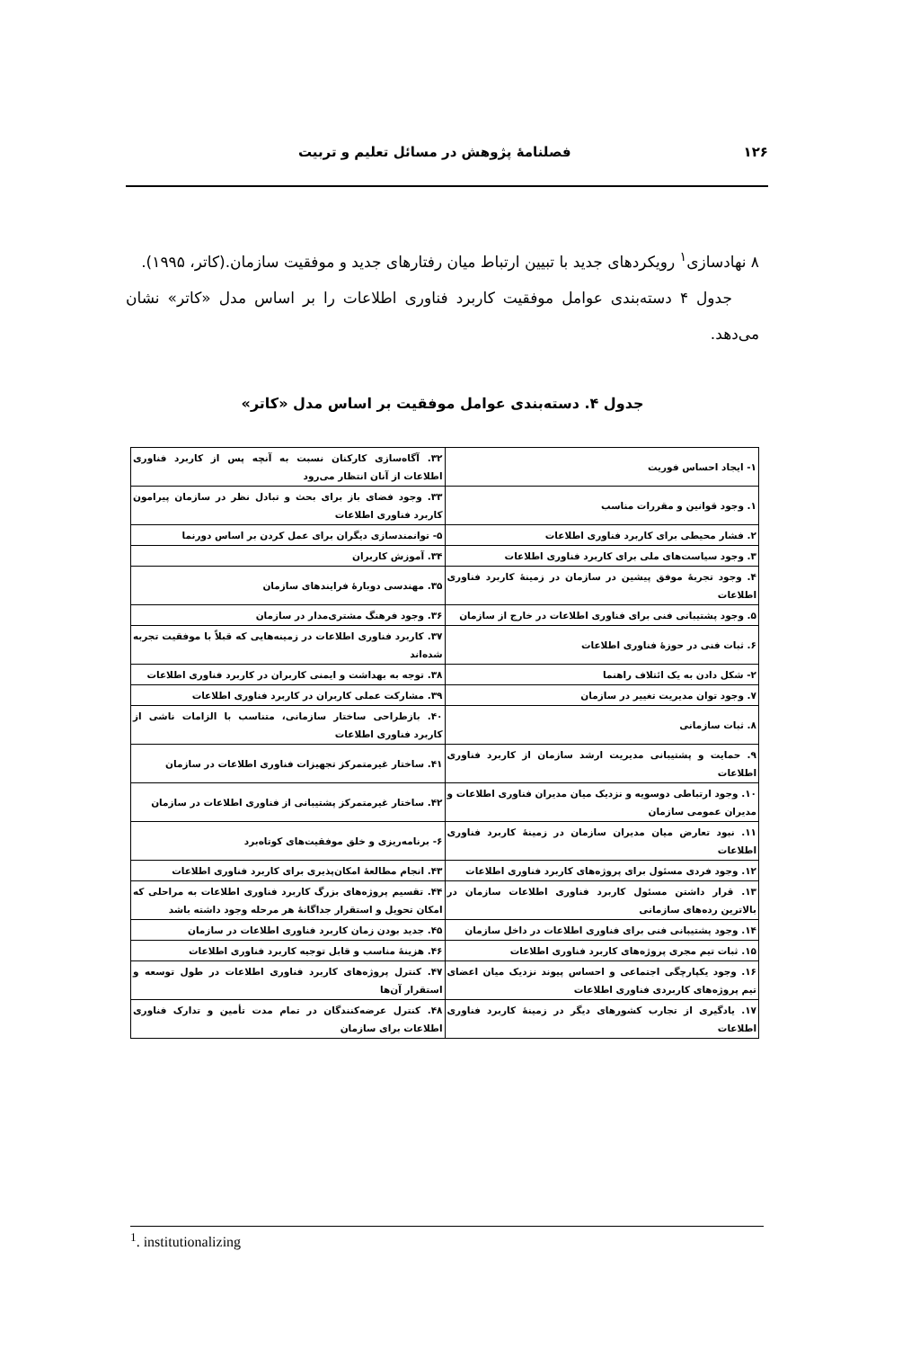۱۲۶ فصلنامهٔ پژوهش در مسائل تعلیم و تربیت
۸ نهادسازی<sup>۱</sup> رویکردهای جدید با تبیین ارتباط میان رفتارهای جدید و موفقیت سازمان.(کاتر، ۱۹۹۵).
جدول ۴ دسته‌بندی عوامل موفقیت کاربرد فناوری اطلاعات را بر اساس مدل «کاتر» نشان می‌دهد.
جدول ۴. دسته‌بندی عوامل موفقیت بر اساس مدل «کاتر»
| ۱- ایجاد احساس فوریت | ۳۲. آگاه‌سازی کارکنان نسبت به آنچه پس از کاربرد فناوری اطلاعات از آنان انتظار می‌رود |
| ۱. وجود قوانین و مقررات مناسب | ۳۳. وجود فضای باز برای بحث و تبادل نظر در سازمان پیرامون کاربرد فناوری اطلاعات |
| ۲. فشار محیطی برای کاربرد فناوری اطلاعات | ۵- توانمندسازی دیگران برای عمل کردن بر اساس دورنما |
| ۳. وجود سیاست‌های ملی برای کاربرد فناوری اطلاعات | ۳۴. آموزش کاربران |
| ۴. وجود تجربهٔ موفق پیشین در سازمان در زمینهٔ کاربرد فناوری اطلاعات | ۳۵. مهندسی دوبارهٔ فرایندهای سازمان |
| ۵. وجود پشتیبانی فنی برای فناوری اطلاعات در خارج از سازمان | ۳۶. وجود فرهنگ مشتری‌مدار در سازمان |
| ۶. ثبات فنی در حوزهٔ فناوری اطلاعات | ۳۷. کاربرد فناوری اطلاعات در زمینه‌هایی که قبلاً با موفقیت تجربه شده‌اند |
| ۲- شکل دادن به یک ائتلاف راهنما | ۳۸. توجه به بهداشت و ایمنی کاربران در کاربرد فناوری اطلاعات |
| ۷. وجود توان مدیریت تغییر در سازمان | ۳۹. مشارکت عملی کاربران در کاربرد فناوری اطلاعات |
| ۸. ثبات سازمانی | ۴۰. بازطراحی ساختار سازمانی، متناسب با الزامات ناشی از کاربرد فناوری اطلاعات |
| ۹. حمایت و پشتیبانی مدیریت ارشد سازمان از کاربرد فناوری اطلاعات | ۴۱. ساختار غیرمتمرکز تجهیزات فناوری اطلاعات در سازمان |
| ۱۰. وجود ارتباطی دوسویه و نزدیک میان مدیران فناوری اطلاعات و مدیران عمومی سازمان | ۴۲. ساختار غیرمتمرکز پشتیبانی از فناوری اطلاعات در سازمان |
| ۱۱. نبود تعارض میان مدیران سازمان در زمینهٔ کاربرد فناوری اطلاعات | ۶- برنامه‌ریزی و خلق موفقیت‌های کوتاه‌برد |
| ۱۲. وجود فردی مسئول برای پروژه‌های کاربرد فناوری اطلاعات | ۴۳. انجام مطالعهٔ امکان‌پذیری برای کاربرد فناوری اطلاعات |
| ۱۳. قرار داشتن مسئول کاربرد فناوری اطلاعات سازمان در بالاترین رده‌های سازمانی | ۴۴. تقسیم پروژه‌های بزرگ کاربرد فناوری اطلاعات به مراحلی که امکان تحویل و استقرار جداگانهٔ هر مرحله وجود داشته باشد |
| ۱۴. وجود پشتیبانی فنی برای فناوری اطلاعات در داخل سازمان | ۴۵. جدید بودن زمان کاربرد فناوری اطلاعات در سازمان |
| ۱۵. ثبات تیم مجری پروژه‌های کاربرد فناوری اطلاعات | ۴۶. هزینهٔ مناسب و قابل توجیه کاربرد فناوری اطلاعات |
| ۱۶. وجود یکپارچگی اجتماعی و احساس پیوند نزدیک میان اعضای تیم پروژه‌های کاربردی فناوری اطلاعات | ۴۷. کنترل پروژه‌های کاربرد فناوری اطلاعات در طول توسعه و استقرار آن‌ها |
| ۱۷. یادگیری از تجارب کشورهای دیگر در زمینهٔ کاربرد فناوری اطلاعات | ۴۸. کنترل عرضه‌کنندگان در تمام مدت تأمین و تدارک فناوری اطلاعات برای سازمان |
<sup>1</sup>. institutionalizing